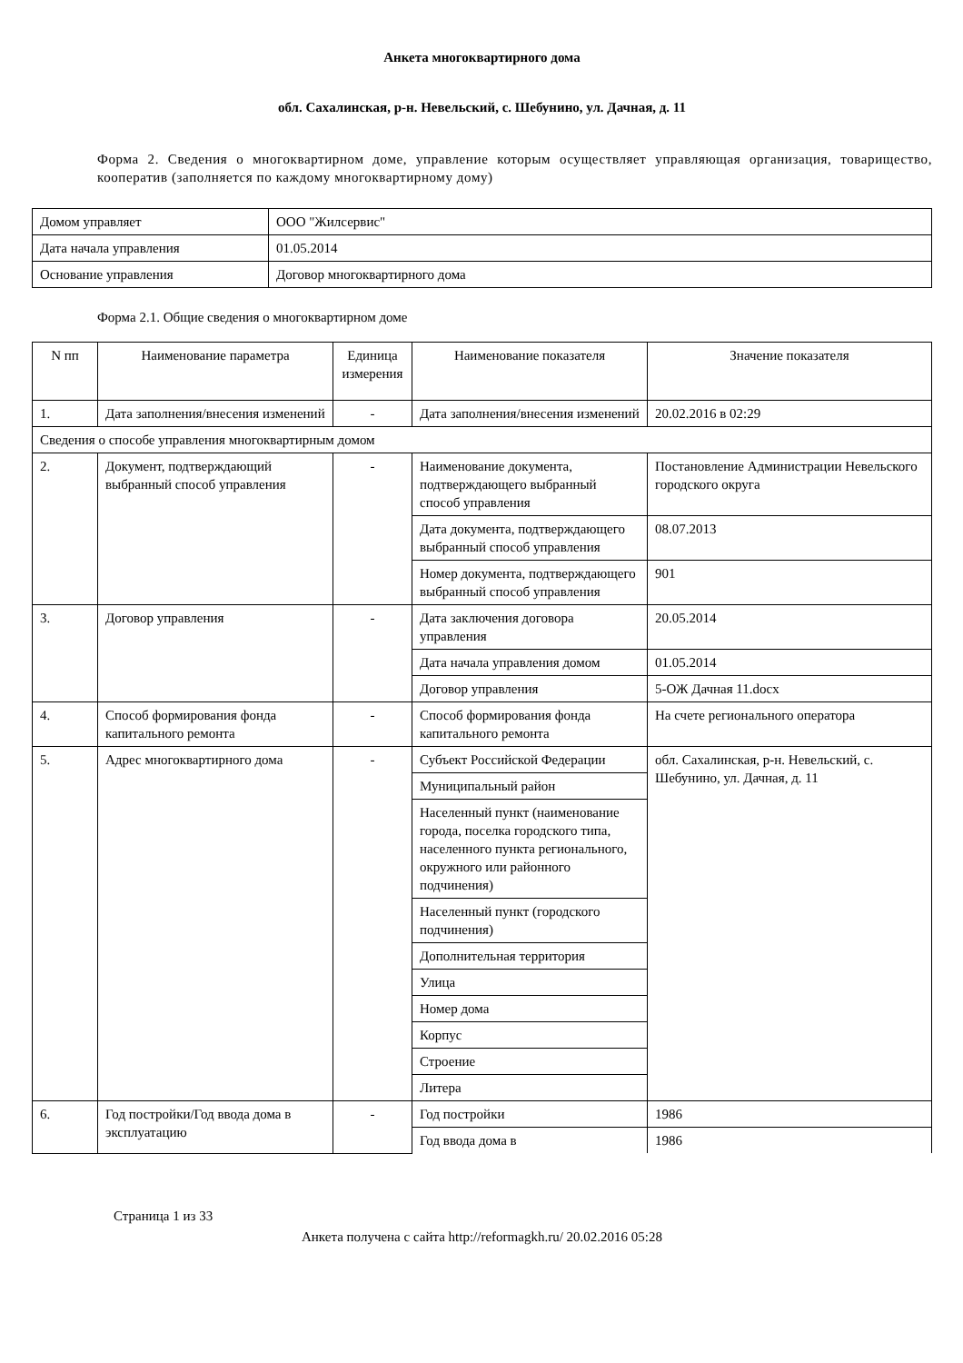Анкета многоквартирного дома
обл. Сахалинская, р-н. Невельский, с. Шебунино, ул. Дачная, д. 11
Форма 2. Сведения о многоквартирном доме, управление которым осуществляет управляющая организация, товарищество, кооператив (заполняется по каждому многоквартирному дому)
| Домом управляет | ООО "Жилсервис" |
| Дата начала управления | 01.05.2014 |
| Основание управления | Договор многоквартирного дома |
Форма 2.1. Общие сведения о многоквартирном доме
| N пп | Наименование параметра | Единица измерения | Наименование показателя | Значение показателя |
| --- | --- | --- | --- | --- |
| 1. | Дата заполнения/внесения изменений | - | Дата заполнения/внесения изменений | 20.02.2016 в 02:29 |
| Сведения о способе управления многоквартирным домом | | | | |
| 2. | Документ, подтверждающий выбранный способ управления | - | Наименование документа, подтверждающего выбранный способ управления | Постановление Администрации Невельского городского округа |
| | | | Дата документа, подтверждающего выбранный способ управления | 08.07.2013 |
| | | | Номер документа, подтверждающего выбранный способ управления | 901 |
| 3. | Договор управления | - | Дата заключения договора управления | 20.05.2014 |
| | | | Дата начала управления домом | 01.05.2014 |
| | | | Договор управления | 5-ОЖ Дачная 11.docx |
| 4. | Способ формирования фонда капитального ремонта | - | Способ формирования фонда капитального ремонта | На счете регионального оператора |
| 5. | Адрес многоквартирного дома | - | Субъект Российской Федерации | обл. Сахалинская, р-н. Невельский, с. Шебунино, ул. Дачная, д. 11 |
| | | | Муниципальный район | |
| | | | Населенный пункт (наименование города, поселка городского типа, населенного пункта регионального, окружного или районного подчинения) | |
| | | | Населенный пункт (городского подчинения) | |
| | | | Дополнительная территория | |
| | | | Улица | |
| | | | Номер дома | |
| | | | Корпус | |
| | | | Строение | |
| | | | Литера | |
| 6. | Год постройки/Год ввода дома в эксплуатацию | - | Год постройки | 1986 |
| | | | Год ввода дома в | 1986 |
Страница 1 из 33
Анкета получена с сайта http://reformagkh.ru/ 20.02.2016 05:28